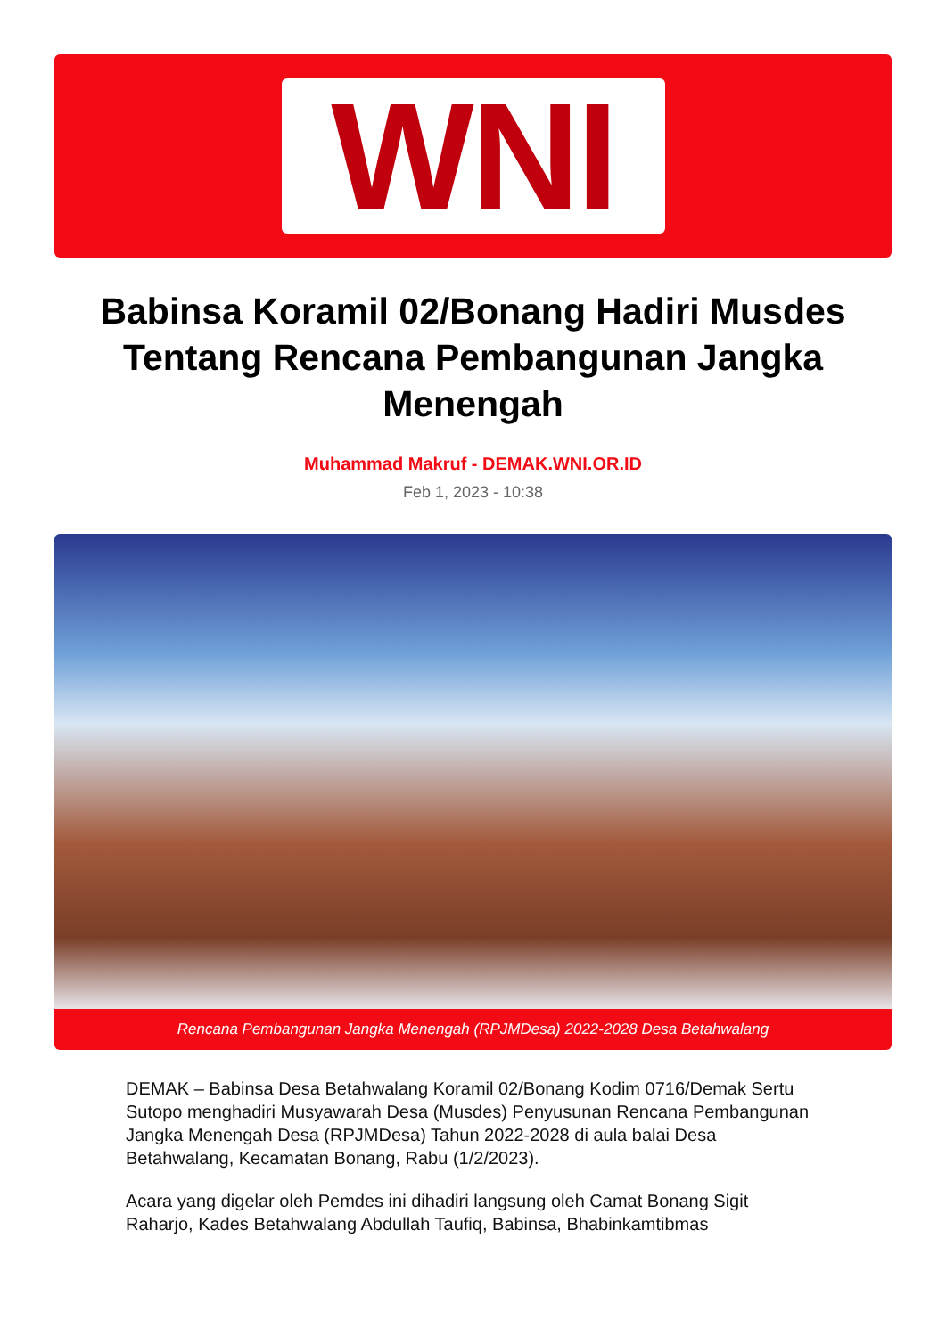WNI
Babinsa Koramil 02/Bonang Hadiri Musdes Tentang Rencana Pembangunan Jangka Menengah
Muhammad Makruf - DEMAK.WNI.OR.ID
Feb 1, 2023 - 10:38
Rencana Pembangunan Jangka Menengah (RPJMDesa) 2022-2028 Desa Betahwalang
DEMAK – Babinsa Desa Betahwalang Koramil 02/Bonang Kodim 0716/Demak Sertu Sutopo menghadiri Musyawarah Desa (Musdes) Penyusunan Rencana Pembangunan Jangka Menengah Desa (RPJMDesa) Tahun 2022-2028 di aula balai Desa Betahwalang, Kecamatan Bonang, Rabu (1/2/2023).
Acara yang digelar oleh Pemdes ini dihadiri langsung oleh Camat Bonang Sigit Raharjo, Kades Betahwalang Abdullah Taufiq, Babinsa, Bhabinkamtibmas